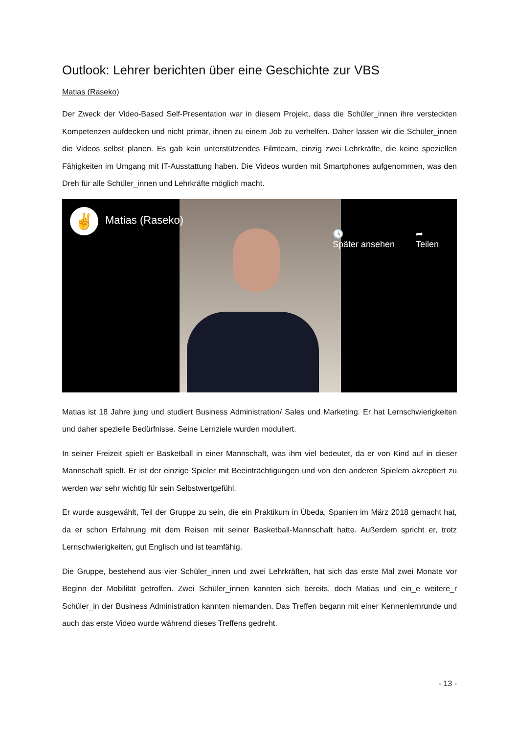Outlook: Lehrer berichten über eine Geschichte zur VBS
Matias (Raseko)
Der Zweck der Video-Based Self-Presentation war in diesem Projekt, dass die Schüler_innen ihre versteckten Kompetenzen aufdecken und nicht primär, ihnen zu einem Job zu verhelfen. Daher lassen wir die Schüler_innen die Videos selbst planen. Es gab kein unterstützendes Filmteam, einzig zwei Lehrkräfte, die keine speziellen Fähigkeiten im Umgang mit IT-Ausstattung haben. Die Videos wurden mit Smartphones aufgenommen, was den Dreh für alle Schüler_innen und Lehrkräfte möglich macht.
✌ Matias (Raseko)
🕓
Später ansehen
➦
Teilen
Matias ist 18 Jahre jung und studiert Business Administration/ Sales und Marketing. Er hat Lernschwierigkeiten und daher spezielle Bedürfnisse. Seine Lernziele wurden moduliert.
In seiner Freizeit spielt er Basketball in einer Mannschaft, was ihm viel bedeutet, da er von Kind auf in dieser Mannschaft spielt. Er ist der einzige Spieler mit Beeinträchtigungen und von den anderen Spielern akzeptiert zu werden war sehr wichtig für sein Selbstwertgefühl.
Er wurde ausgewählt, Teil der Gruppe zu sein, die ein Praktikum in Úbeda, Spanien im März 2018 gemacht hat, da er schon Erfahrung mit dem Reisen mit seiner Basketball-Mannschaft hatte. Außerdem spricht er, trotz Lernschwierigkeiten, gut Englisch und ist teamfähig.
Die Gruppe, bestehend aus vier Schüler_innen und zwei Lehrkräften, hat sich das erste Mal zwei Monate vor Beginn der Mobilität getroffen. Zwei Schüler_innen kannten sich bereits, doch Matias und ein_e weitere_r Schüler_in der Business Administration kannten niemanden. Das Treffen begann mit einer Kennenlernrunde und auch das erste Video wurde während dieses Treffens gedreht.
- 13 -